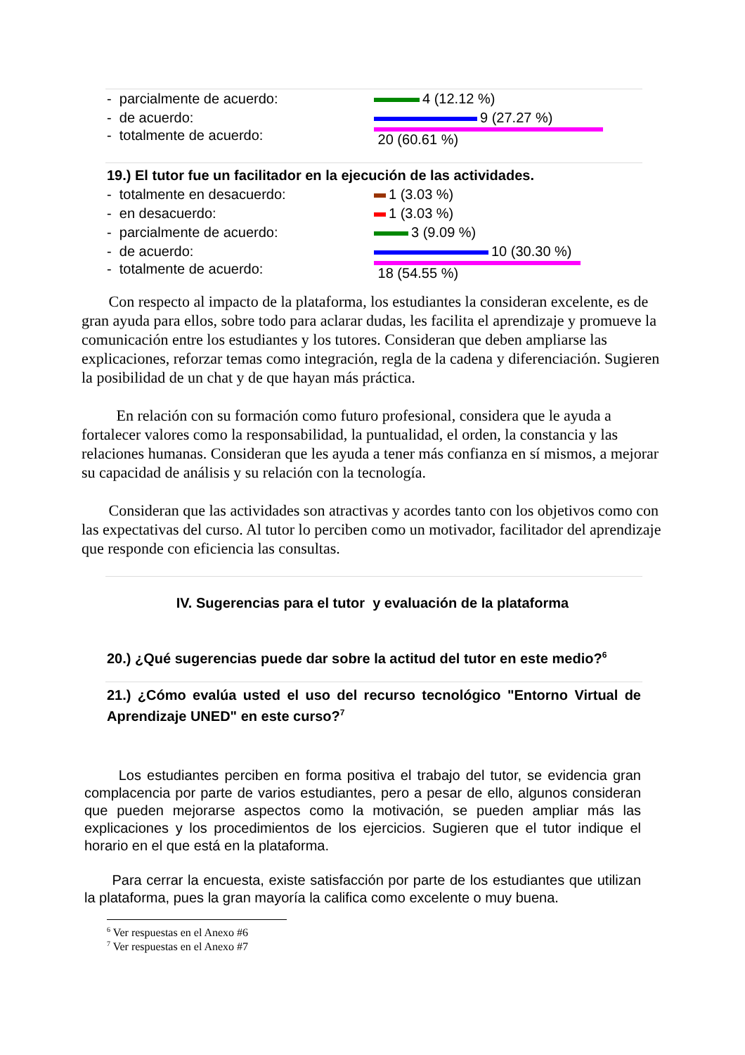- parcialmente de acuerdo: 4 (12.12 %)
- de acuerdo: 9 (27.27 %)
- totalmente de acuerdo: 20 (60.61 %)
19.) El tutor fue un facilitador en la ejecución de las actividades.
- totalmente en desacuerdo: 1 (3.03 %)
- en desacuerdo: 1 (3.03 %)
- parcialmente de acuerdo: 3 (9.09 %)
- de acuerdo: 10 (30.30 %)
- totalmente de acuerdo: 18 (54.55 %)
Con respecto al impacto de la plataforma, los estudiantes la consideran excelente, es de gran ayuda para ellos, sobre todo para aclarar dudas, les facilita el aprendizaje y promueve la comunicación entre los estudiantes y los tutores. Consideran que deben ampliarse las explicaciones, reforzar temas como integración, regla de la cadena y diferenciación. Sugieren la posibilidad de un chat y de que hayan más práctica.
En relación con su formación como futuro profesional, considera que le ayuda a fortalecer valores como la responsabilidad, la puntualidad, el orden, la constancia y las relaciones humanas. Consideran que les ayuda a tener más confianza en sí mismos, a mejorar su capacidad de análisis y su relación con la tecnología.
Consideran que las actividades son atractivas y acordes tanto con los objetivos como con las expectativas del curso. Al tutor lo perciben como un motivador, facilitador del aprendizaje que responde con eficiencia las consultas.
IV. Sugerencias para el tutor y evaluación de la plataforma
20.) ¿Qué sugerencias puede dar sobre la actitud del tutor en este medio?<sup>6</sup>
21.) ¿Cómo evalúa usted el uso del recurso tecnológico "Entorno Virtual de Aprendizaje UNED" en este curso?<sup>7</sup>
Los estudiantes perciben en forma positiva el trabajo del tutor, se evidencia gran complacencia por parte de varios estudiantes, pero a pesar de ello, algunos consideran que pueden mejorarse aspectos como la motivación, se pueden ampliar más las explicaciones y los procedimientos de los ejercicios. Sugieren que el tutor indique el horario en el que está en la plataforma.
Para cerrar la encuesta, existe satisfacción por parte de los estudiantes que utilizan la plataforma, pues la gran mayoría la califica como excelente o muy buena.
<sup>6</sup> Ver respuestas en el Anexo #6
<sup>7</sup> Ver respuestas en el Anexo #7